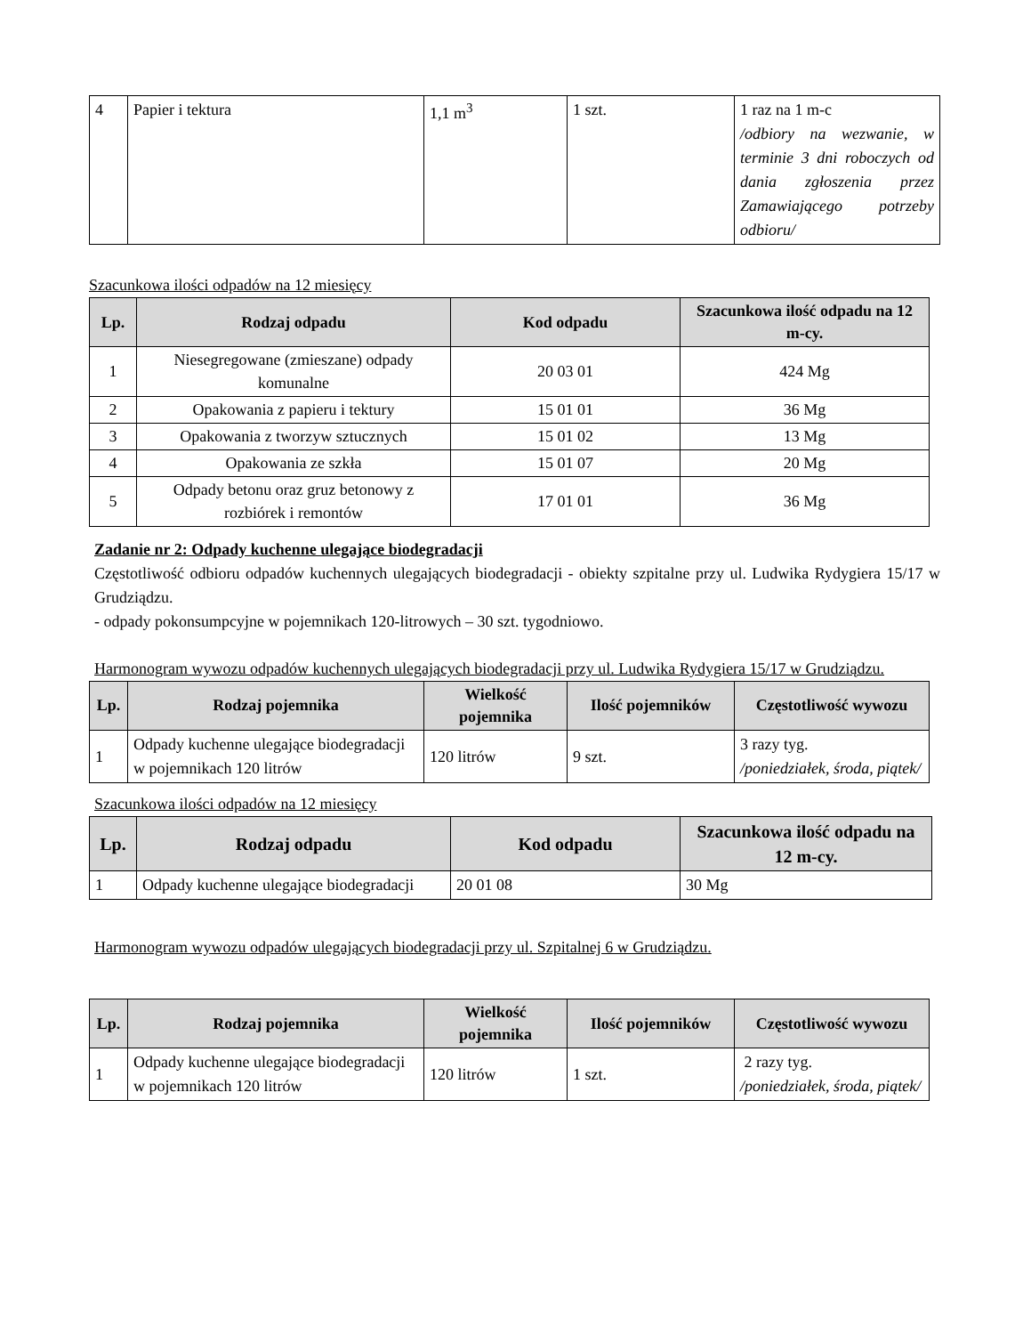| 4 | Papier i tektura | 1,1 m<sup>3</sup> | 1 szt. | 1 raz na 1 m-c /odbiory na wezwanie, w terminie 3 dni roboczych od dania zgłoszenia przez Zamawiającego potrzeby odbioru/ |
Szacunkowa ilości odpadów na 12 miesięcy
| Lp. | Rodzaj odpadu | Kod odpadu | Szacunkowa ilość odpadu na 12 m-cy. |
| --- | --- | --- | --- |
| 1 | Niesegregowane (zmieszane) odpady komunalne | 20 03 01 | 424 Mg |
| 2 | Opakowania z papieru i tektury | 15 01 01 | 36 Mg |
| 3 | Opakowania z tworzyw sztucznych | 15 01 02 | 13 Mg |
| 4 | Opakowania ze szkła | 15 01 07 | 20 Mg |
| 5 | Odpady betonu oraz gruz betonowy z rozbiórek i remontów | 17 01 01 | 36 Mg |
Zadanie nr 2: Odpady kuchenne ulegające biodegradacji
Częstotliwość odbioru odpadów kuchennych ulegających biodegradacji - obiekty szpitalne przy ul. Ludwika Rydygiera 15/17 w Grudziądzu.
- odpady pokonsumpcyjne w pojemnikach 120-litrowych – 30 szt. tygodniowo.
Harmonogram wywozu odpadów kuchennych ulegających biodegradacji przy ul. Ludwika Rydygiera 15/17 w Grudziądzu.
| Lp. | Rodzaj pojemnika | Wielkość pojemnika | Ilość pojemników | Częstotliwość wywozu |
| --- | --- | --- | --- | --- |
| 1 | Odpady kuchenne ulegające biodegradacji w pojemnikach 120 litrów | 120 litrów | 9 szt. | 3 razy tyg. /poniedziałek, środa, piątek/ |
Szacunkowa ilości odpadów na 12 miesięcy
| Lp. | Rodzaj odpadu | Kod odpadu | Szacunkowa ilość odpadu na 12 m-cy. |
| --- | --- | --- | --- |
| 1 | Odpady kuchenne ulegające biodegradacji | 20 01 08 | 30 Mg |
Harmonogram wywozu odpadów ulegających biodegradacji przy ul. Szpitalnej 6 w Grudziądzu.
| Lp. | Rodzaj pojemnika | Wielkość pojemnika | Ilość pojemników | Częstotliwość wywozu |
| --- | --- | --- | --- | --- |
| 1 | Odpady kuchenne ulegające biodegradacji w pojemnikach 120 litrów | 120 litrów | 1 szt. | 2 razy tyg. /poniedziałek, środa, piątek/ |